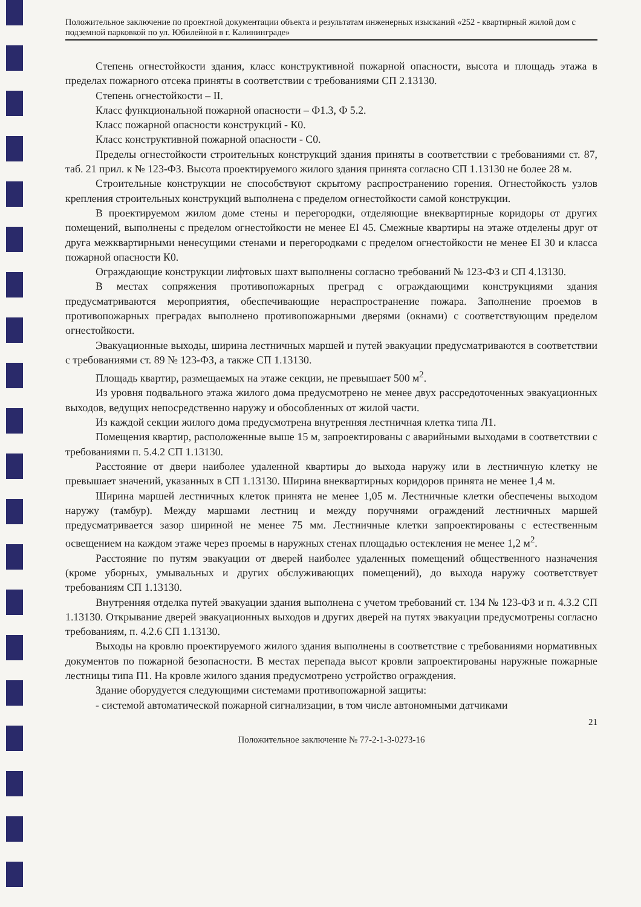Положительное заключение по проектной документации объекта и результатам инженерных изысканий «252 - квартирный жилой дом с подземной парковкой по ул. Юбилейной в г. Калининграде»
Степень огнестойкости здания, класс конструктивной пожарной опасности, высота и площадь этажа в пределах пожарного отсека приняты в соответствии с требованиями СП 2.13130.
Степень огнестойкости – II.
Класс функциональной пожарной опасности – Ф1.3, Ф 5.2.
Класс пожарной опасности конструкций - К0.
Класс конструктивной пожарной опасности - С0.
Пределы огнестойкости строительных конструкций здания приняты в соответствии с требованиями ст. 87, таб. 21 прил. к № 123-ФЗ. Высота проектируемого жилого здания принята согласно СП 1.13130 не более 28 м.
Строительные конструкции не способствуют скрытому распространению горения. Огнестойкость узлов крепления строительных конструкций выполнена с пределом огнестойкости самой конструкции.
В проектируемом жилом доме стены и перегородки, отделяющие внеквартирные коридоры от других помещений, выполнены с пределом огнестойкости не менее EI 45. Смежные квартиры на этаже отделены друг от друга межквартирными ненесущими стенами и перегородками с пределом огнестойкости не менее EI 30 и класса пожарной опасности К0.
Ограждающие конструкции лифтовых шахт выполнены согласно требований № 123-ФЗ и СП 4.13130.
В местах сопряжения противопожарных преград с ограждающими конструкциями здания предусматриваются мероприятия, обеспечивающие нераспространение пожара. Заполнение проемов в противопожарных преградах выполнено противопожарными дверями (окнами) с соответствующим пределом огнестойкости.
Эвакуационные выходы, ширина лестничных маршей и путей эвакуации предусматриваются в соответствии с требованиями ст. 89 № 123-ФЗ, а также СП 1.13130.
Площадь квартир, размещаемых на этаже секции, не превышает 500 м<sup>2</sup>.
Из уровня подвального этажа жилого дома предусмотрено не менее двух рассредоточенных эвакуационных выходов, ведущих непосредственно наружу и обособленных от жилой части.
Из каждой секции жилого дома предусмотрена внутренняя лестничная клетка типа Л1.
Помещения квартир, расположенные выше 15 м, запроектированы с аварийными выходами в соответствии с требованиями п. 5.4.2 СП 1.13130.
Расстояние от двери наиболее удаленной квартиры до выхода наружу или в лестничную клетку не превышает значений, указанных в СП 1.13130. Ширина внеквартирных коридоров принята не менее 1,4 м.
Ширина маршей лестничных клеток принята не менее 1,05 м. Лестничные клетки обеспечены выходом наружу (тамбур). Между маршами лестниц и между поручнями ограждений лестничных маршей предусматривается зазор шириной не менее 75 мм. Лестничные клетки запроектированы с естественным освещением на каждом этаже через проемы в наружных стенах площадью остекления не менее 1,2 м<sup>2</sup>.
Расстояние по путям эвакуации от дверей наиболее удаленных помещений общественного назначения (кроме уборных, умывальных и других обслуживающих помещений), до выхода наружу соответствует требованиям СП 1.13130.
Внутренняя отделка путей эвакуации здания выполнена с учетом требований ст. 134 № 123-ФЗ и п. 4.3.2 СП 1.13130. Открывание дверей эвакуационных выходов и других дверей на путях эвакуации предусмотрены согласно требованиям, п. 4.2.6 СП 1.13130.
Выходы на кровлю проектируемого жилого здания выполнены в соответствие с требованиями нормативных документов по пожарной безопасности. В местах перепада высот кровли запроектированы наружные пожарные лестницы типа П1. На кровле жилого здания предусмотрено устройство ограждения.
Здание оборудуется следующими системами противопожарной защиты:
- системой автоматической пожарной сигнализации, в том числе автономными датчиками
21
Положительное заключение № 77-2-1-3-0273-16